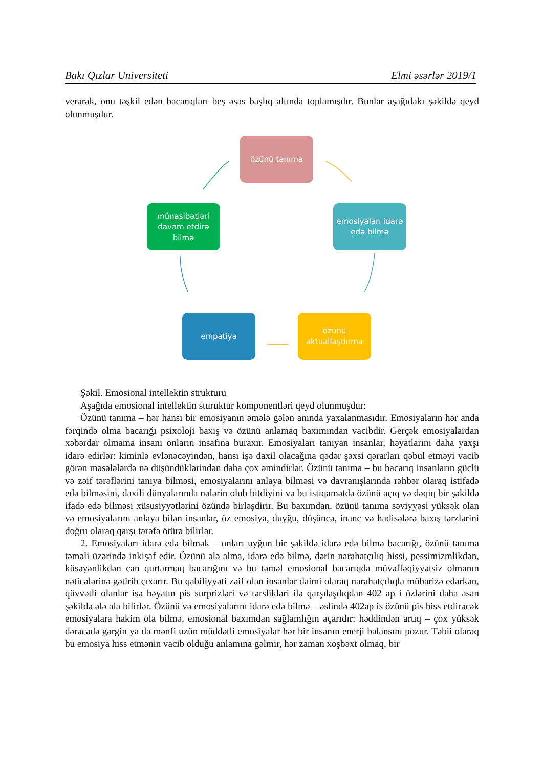Bakı Qızlar Universiteti Elmi əsərlər 2019/1
verərək, onu təşkil edən bacarıqları beş əsas başlıq altında toplamışdır. Bunlar aşağıdakı şəkildə qeyd olunmuşdur.
özünü tanıma
emosiyaları idarə edə bilmə
özünü aktuallaşdırma
empatiya
münasibətləri davam etdirə bilmə
Şəkil. Emosional intellektin strukturu
Aşağıda emosional intellektin sturuktur komponentləri qeyd olunmuşdur:
Özünü tanıma – hər hansı bir emosiyanın əmələ gələn anında yaxalanmasıdır. Emosiyaların hər anda fərqində olma bacarığı psixoloji baxış və özünü anlamaq baxımından vacibdir. Gerçək emosiyalardan xəbərdar olmama insanı onların insafına buraxır. Emosiyaları tanıyan insanlar, həyatlarını daha yaxşı idarə edirlər: kiminlə evlənəcəyindən, hansı işə daxil olacağına qədər şəxsi qərarları qəbul etməyi vacib görən məsələlərdə nə düşündüklərindən daha çox əmindirlər. Özünü tanıma – bu bacarıq insanların güclü və zəif tərəflərini tanıya bilməsi, emosiyalarını anlaya bilməsi və davranışlarında rəhbər olaraq istifadə edə bilməsini, daxili dünyalarında nələrin olub bitdiyini və bu istiqamətdə özünü açıq və dəqiq bir şəkildə ifadə edə bilməsi xüsusiyyətlərini özündə birləşdirir. Bu baxımdan, özünü tanıma səviyyəsi yüksək olan və emosiyalarını anlaya bilən insanlar, öz emosiya, duyğu, düşüncə, inanc və hadisələrə baxış tərzlərini doğru olaraq qarşı tərəfə ötürə bilirlər.
2. Emosiyaları idarə edə bilmək – onları uyğun bir şəkildə idarə edə bilmə bacarığı, özünü tanıma təməli üzərində inkişaf edir. Özünü ələ alma, idarə edə bilmə, dərin narahatçılıq hissi, pessimizmlikdən, küsəyənlikdən can qurtarmaq bacarığını və bu təməl emosional bacarıqda müvəffəqiyyətsiz olmanın nəticələrinə gətirib çıxarır. Bu qabiliyyəti zəif olan insanlar daimi olaraq narahatçılıqla mübarizə edərkən, qüvvətli olanlar isə həyatın pis surprizləri və tərslikləri ilə qarşılaşdıqdan 402 ap i özlərini daha asan şəkildə ələ ala bilirlər. Özünü və emosiyalarını idarə edə bilmə – əslində 402ap is özünü pis hiss etdirəcək emosiyalara hakim ola bilmə, emosional baxımdan sağlamlığın açarıdır: həddindən artıq – çox yüksək dərəcədə gərgin ya da mənfi uzün müddətli emosiyalar hər bir insanın enerji balansını pozur. Təbii olaraq bu emosiya hiss etmənin vacib olduğu anlamına gəlmir, hər zaman xoşbəxt olmaq, bir